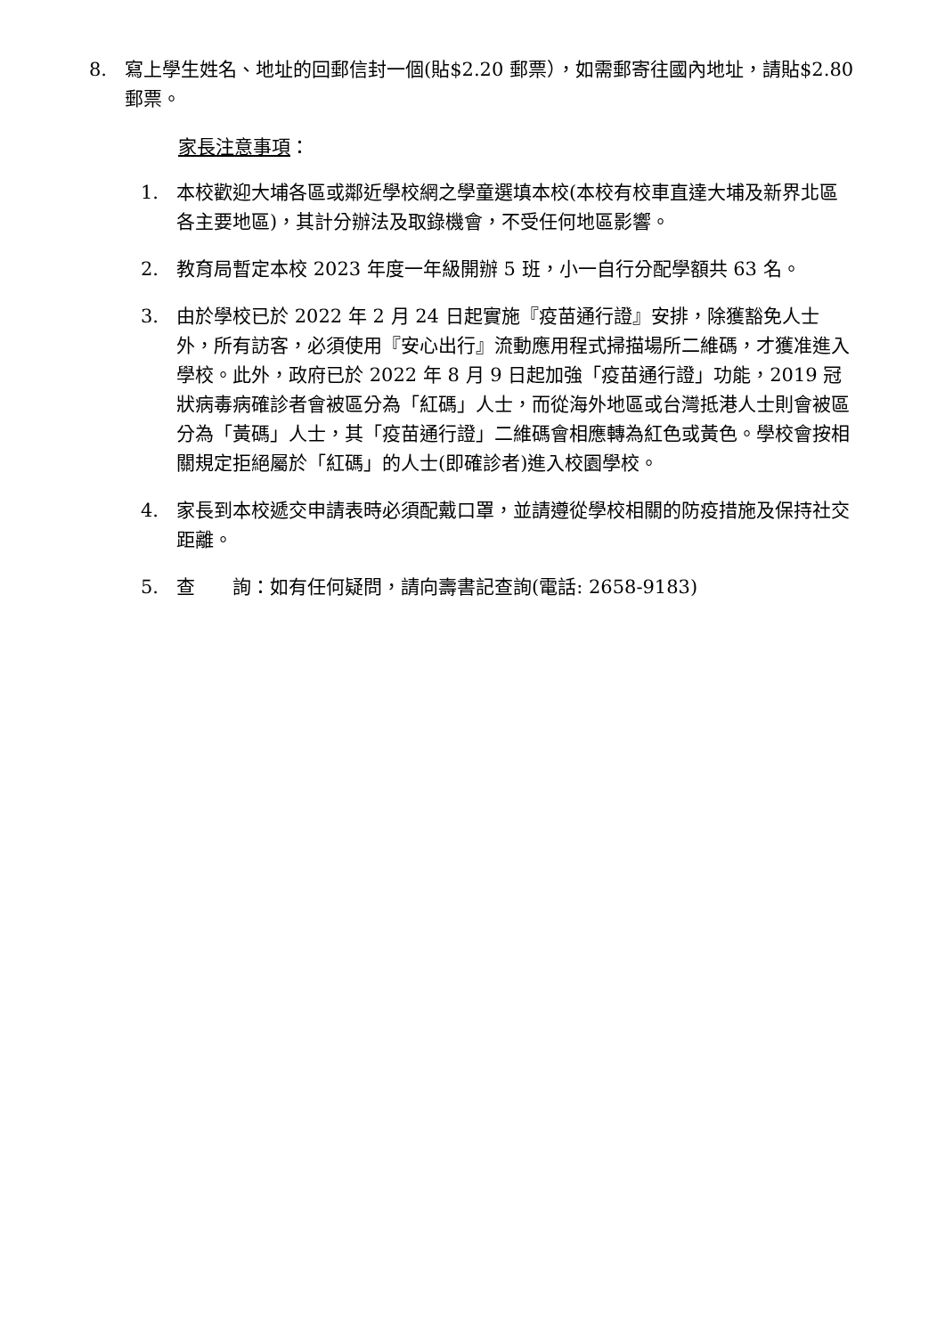8. 寫上學生姓名、地址的回郵信封一個(貼$2.20 郵票），如需郵寄往國內地址，請貼$2.80 郵票。
家長注意事項：
1. 本校歡迎大埔各區或鄰近學校網之學童選填本校(本校有校車直達大埔及新界北區各主要地區)，其計分辦法及取錄機會，不受任何地區影響。
2. 教育局暫定本校 2023 年度一年級開辦 5 班，小一自行分配學額共 63 名。
3. 由於學校已於 2022 年 2 月 24 日起實施『疫苗通行證』安排，除獲豁免人士外，所有訪客，必須使用『安心出行』流動應用程式掃描場所二維碼，才獲准進入學校。此外，政府已於 2022 年 8 月 9 日起加強「疫苗通行證」功能，2019 冠狀病毒病確診者會被區分為「紅碼」人士，而從海外地區或台灣抵港人士則會被區分為「黃碼」人士，其「疫苗通行證」二維碼會相應轉為紅色或黃色。學校會按相關規定拒絕屬於「紅碼」的人士(即確診者)進入校園學校。
4. 家長到本校遞交申請表時必須配戴口罩，並請遵從學校相關的防疫措施及保持社交距離。
5. 查  詢：如有任何疑問，請向壽書記查詢(電話: 2658-9183)